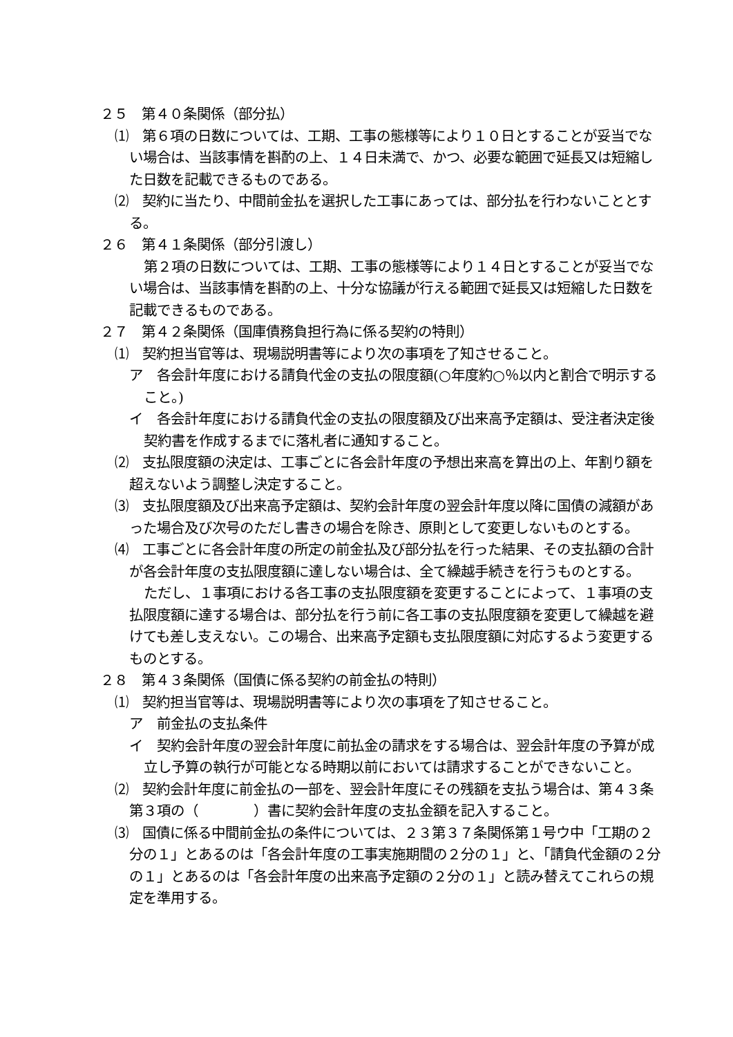２５　第４０条関係（部分払）
⑴　第６項の日数については、工期、工事の態様等により１０日とすることが妥当でない場合は、当該事情を斟酌の上、１４日未満で、かつ、必要な範囲で延長又は短縮した日数を記載できるものである。
⑵　契約に当たり、中間前金払を選択した工事にあっては、部分払を行わないこととする。
２６　第４１条関係（部分引渡し）
第２項の日数については、工期、工事の態様等により１４日とすることが妥当でない場合は、当該事情を斟酌の上、十分な協議が行える範囲で延長又は短縮した日数を記載できるものである。
２７　第４２条関係（国庫債務負担行為に係る契約の特則）
⑴　契約担当官等は、現場説明書等により次の事項を了知させること。
ア　各会計年度における請負代金の支払の限度額(○年度約○％以内と割合で明示すること。)
イ　各会計年度における請負代金の支払の限度額及び出来高予定額は、受注者決定後契約書を作成するまでに落札者に通知すること。
⑵　支払限度額の決定は、工事ごとに各会計年度の予想出来高を算出の上、年割り額を超えないよう調整し決定すること。
⑶　支払限度額及び出来高予定額は、契約会計年度の翌会計年度以降に国債の減額があった場合及び次号のただし書きの場合を除き、原則として変更しないものとする。
⑷　工事ごとに各会計年度の所定の前金払及び部分払を行った結果、その支払額の合計が各会計年度の支払限度額に達しない場合は、全て繰越手続きを行うものとする。
ただし、１事項における各工事の支払限度額を変更することによって、１事項の支払限度額に達する場合は、部分払を行う前に各工事の支払限度額を変更して繰越を避けても差し支えない。この場合、出来高予定額も支払限度額に対応するよう変更するものとする。
２８　第４３条関係（国債に係る契約の前金払の特則）
⑴　契約担当官等は、現場説明書等により次の事項を了知させること。
ア　前金払の支払条件
イ　契約会計年度の翌会計年度に前払金の請求をする場合は、翌会計年度の予算が成立し予算の執行が可能となる時期以前においては請求することができないこと。
⑵　契約会計年度に前金払の一部を、翌会計年度にその残額を支払う場合は、第４３条第３項の（　　　　）書に契約会計年度の支払金額を記入すること。
⑶　国債に係る中間前金払の条件については、２３第３７条関係第１号ウ中「工期の２分の１」とあるのは「各会計年度の工事実施期間の２分の１」と、「請負代金額の２分の１」とあるのは「各会計年度の出来高予定額の２分の１」と読み替えてこれらの規定を準用する。